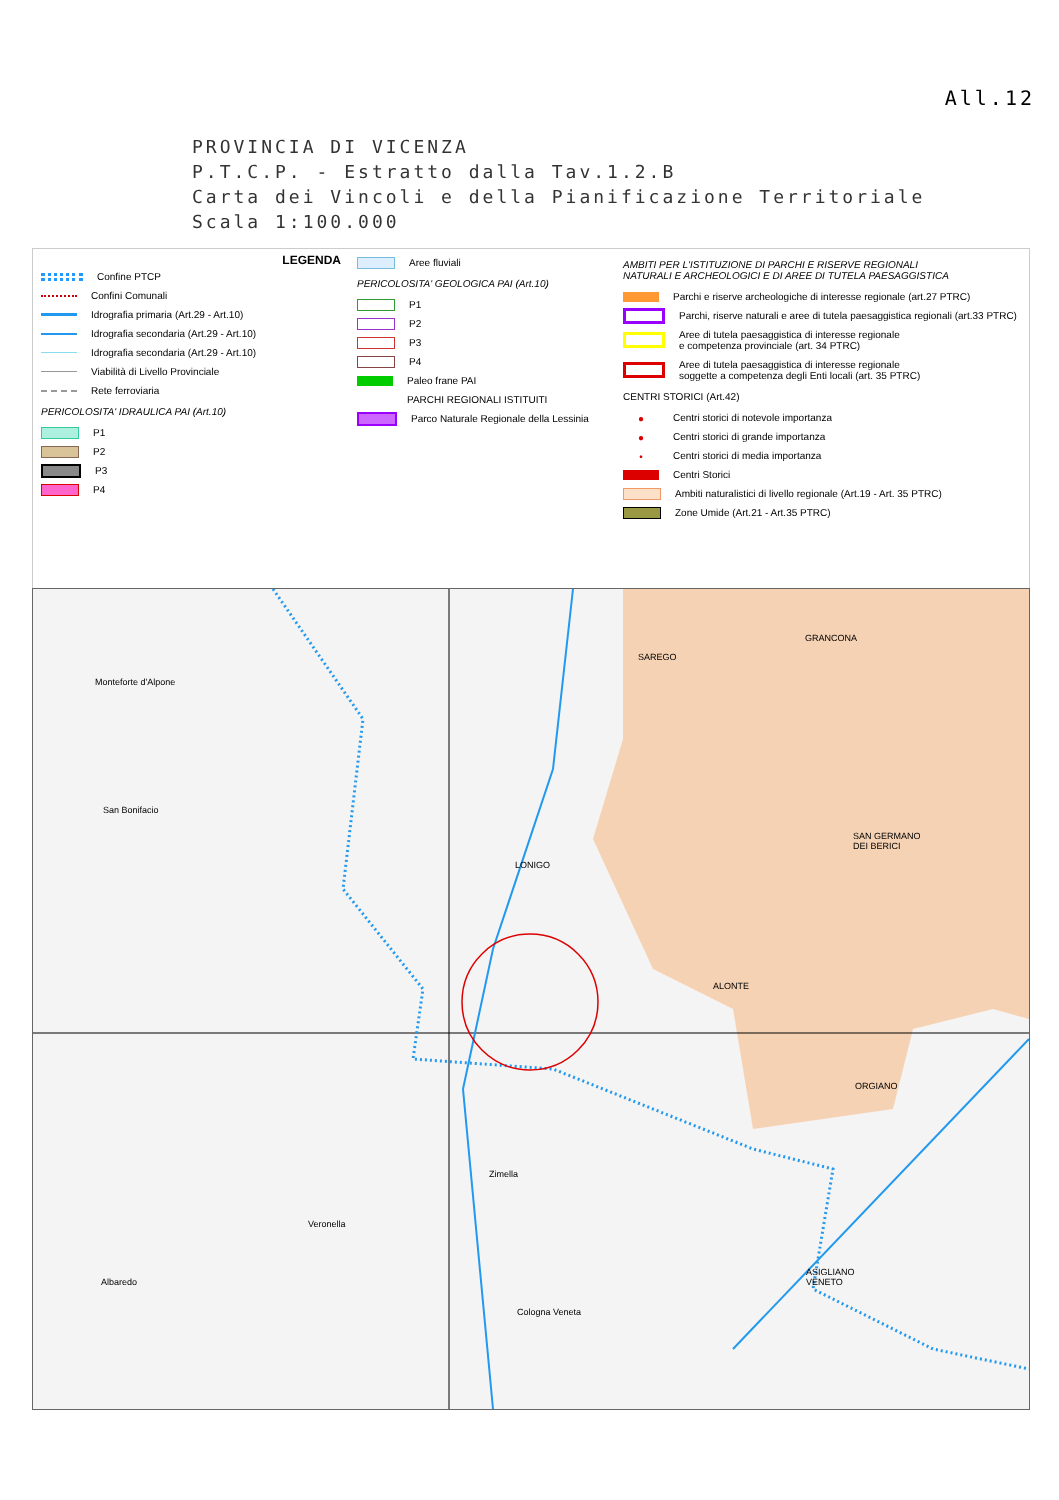All.12
PROVINCIA DI VICENZA
P.T.C.P. - Estratto dalla Tav.1.2.B
Carta dei Vincoli e della Pianificazione Territoriale
Scala 1:100.000
LEGENDA
Confine PTCP
Confini Comunali
Idrografia primaria (Art.29 - Art.10)
Idrografia secondaria (Art.29 - Art.10)
Idrografia secondaria (Art.29 - Art.10)
Viabilità di Livello Provinciale
Rete ferroviaria
PERICOLOSITA' IDRAULICA PAI (Art.10)
P1
P2
P3
P4
Aree fluviali
PERICOLOSITA' GEOLOGICA PAI (Art.10)
P1
P2
P3
P4
Paleo frane PAI
PARCHI REGIONALI ISTITUITI
Parco Naturale Regionale della Lessinia
AMBITI PER L'ISTITUZIONE DI PARCHI E RISERVE REGIONALI
NATURALI E ARCHEOLOGICI E DI AREE DI TUTELA PAESAGGISTICA
Parchi e riserve archeologiche di interesse regionale (art.27 PTRC)
Parchi, riserve naturali e aree di tutela paesaggistica regionali (art.33 PTRC)
Aree di tutela paesaggistica di interesse regionale
e competenza provinciale (art. 34 PTRC)
Aree di tutela paesaggistica di interesse regionale
soggette a competenza degli Enti locali (art. 35 PTRC)
CENTRI STORICI (Art.42)
● Centri storici di notevole importanza
● Centri storici di grande importanza
• Centri storici di media importanza
Centri Storici
Ambiti naturalistici di livello regionale (Art.19 - Art. 35 PTRC)
Zone Umide (Art.21 - Art.35 PTRC)
SAREGO
GRANCONA
Monteforte d'Alpone
San Bonifacio
SAN GERMANO
DEI BERICI
LONIGO
ALONTE
ORGIANO
Zimella
Veronella
ASIGLIANO
VENETO
Albaredo
Cologna Veneta